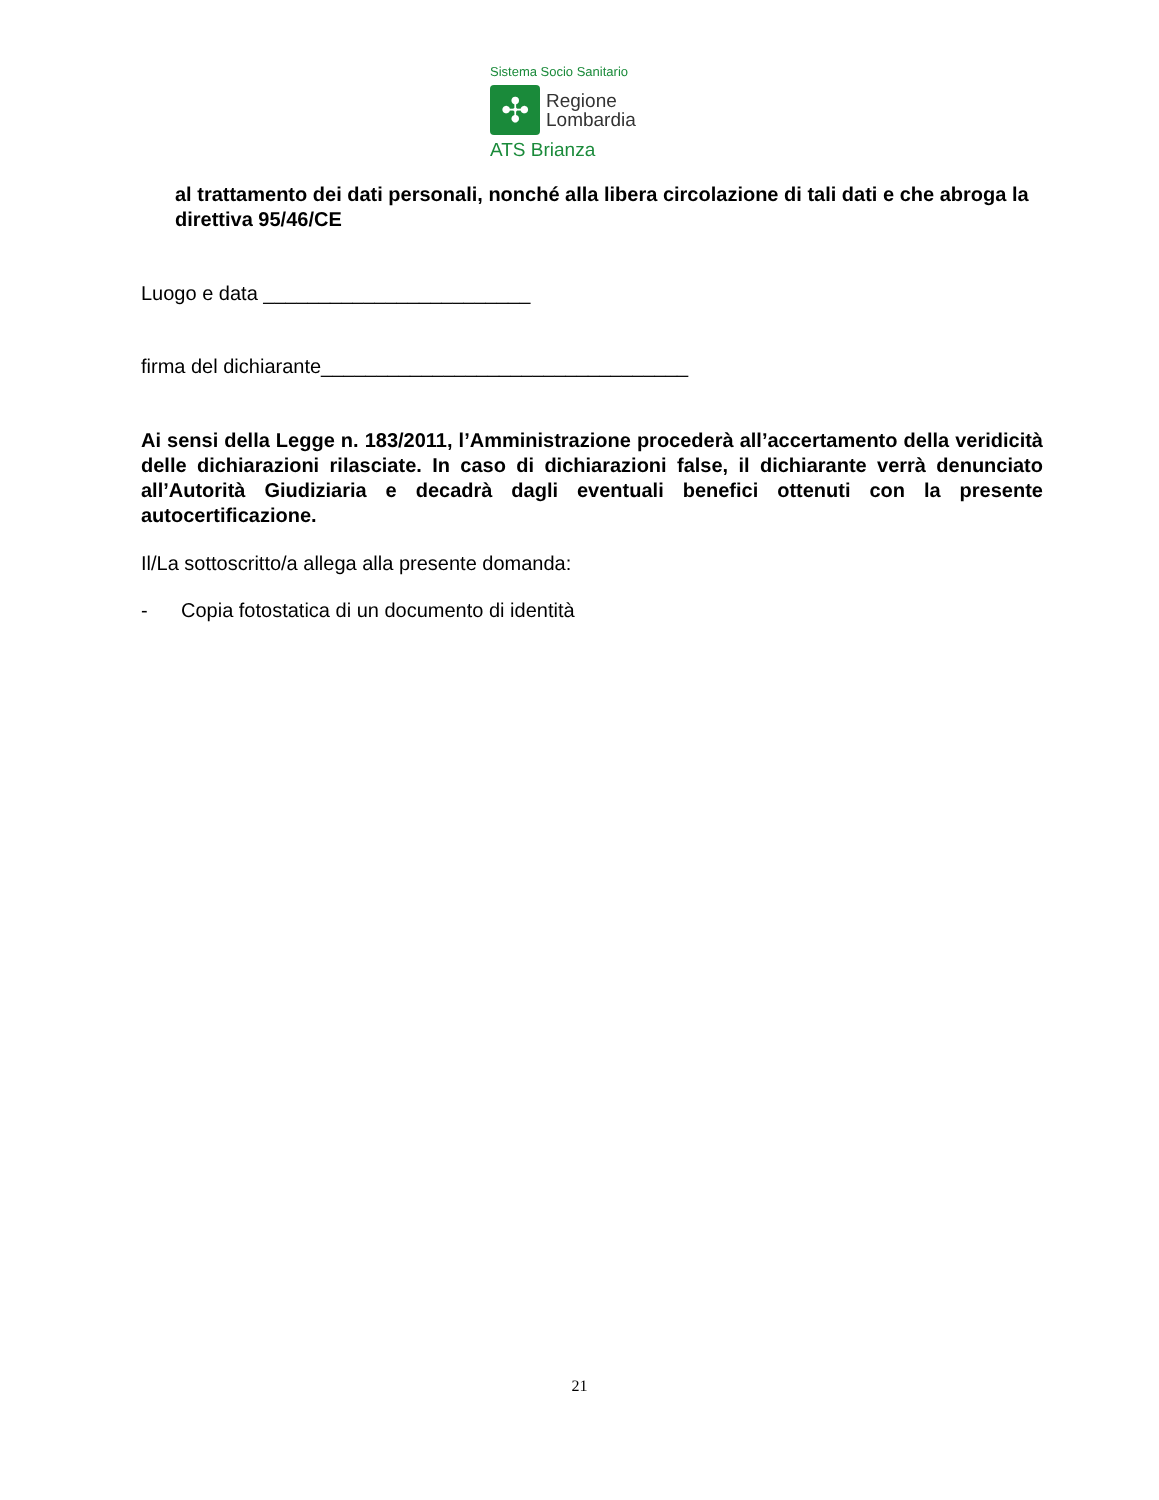Sistema Socio Sanitario
✣
Regione
Lombardia
ATS Brianza
al trattamento dei dati personali, nonché alla libera circolazione di tali dati e che abroga la direttiva 95/46/CE
Luogo e data ________________________
firma del dichiarante_________________________________
Ai sensi della Legge n. 183/2011, l’Amministrazione procederà all’accertamento della veridicità delle dichiarazioni rilasciate. In caso di dichiarazioni false, il dichiarante verrà denunciato all’Autorità Giudiziaria e decadrà dagli eventuali benefici ottenuti con la presente autocertificazione.
Il/La sottoscritto/a allega alla presente domanda:
- Copia fotostatica di un documento di identità
21